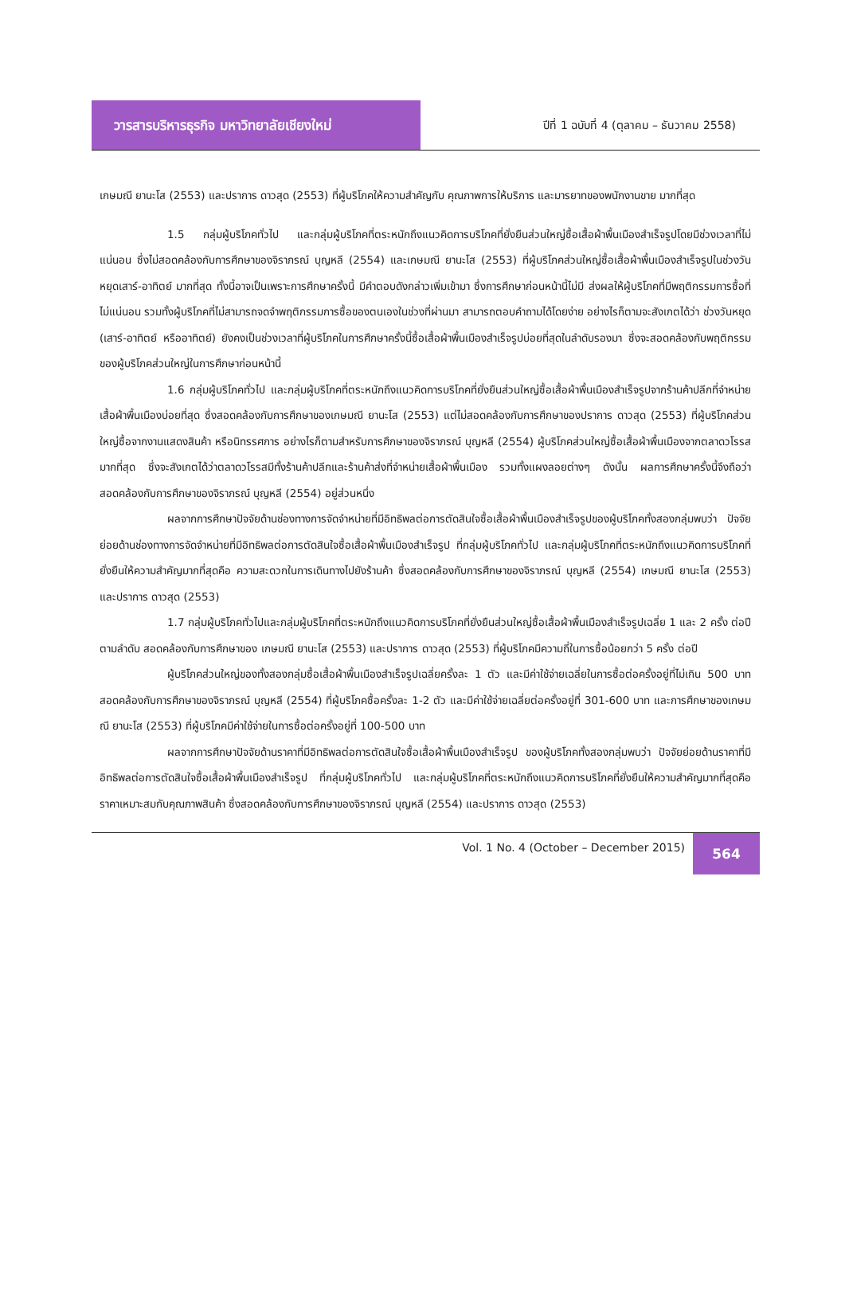วารสารบริหารธุรกิจ มหาวิทยาลัยเชียงใหม่
ปีที่ 1 ฉบับที่ 4 (ตุลาคม – ธันวาคม 2558)
เกษมณี ยานะโส (2553) และปราการ ดาวสุด (2553) ที่ผู้บริโภคให้ความสำคัญกับ คุณภาพการให้บริการ และมารยาทของพนักงานขาย มากที่สุด
1.5 กลุ่มผู้บริโภคทั่วไป และกลุ่มผู้บริโภคที่ตระหนักถึงแนวคิดการบริโภคที่ยั่งยืนส่วนใหญ่ซื้อเสื้อผ้าพื้นเมืองสำเร็จรูปโดยมีช่วงเวลาที่ไม่แน่นอน ซึ่งไม่สอดคล้องกับการศึกษาของจิราภรณ์ บุญหลี (2554) และเกษมณี ยานะโส (2553) ที่ผู้บริโภคส่วนใหญ่ซื้อเสื้อผ้าพื้นเมืองสำเร็จรูปในช่วงวันหยุดเสาร์-อาทิตย์ มากที่สุด ทั้งนี้อาจเป็นเพราะการศึกษาครั้งนี้ มีคำตอบดังกล่าวเพิ่มเข้ามา ซึ่งการศึกษาก่อนหน้านี้ไม่มี ส่งผลให้ผู้บริโภคที่มีพฤติกรรมการซื้อที่ไม่แน่นอน รวมทั้งผู้บริโภคที่ไม่สามารถจดจำพฤติกรรมการซื้อของตนเองในช่วงที่ผ่านมา สามารถตอบคำถามได้โดยง่าย อย่างไรก็ตามจะสังเกตได้ว่า ช่วงวันหยุด (เสาร์-อาทิตย์ หรืออาทิตย์) ยังคงเป็นช่วงเวลาที่ผู้บริโภคในการศึกษาครั้งนี้ซื้อเสื้อผ้าพื้นเมืองสำเร็จรูปบ่อยที่สุดในลำดับรองมา ซึ่งจะสอดคล้องกับพฤติกรรมของผู้บริโภคส่วนใหญ่ในการศึกษาก่อนหน้านี้
1.6 กลุ่มผู้บริโภคทั่วไป และกลุ่มผู้บริโภคที่ตระหนักถึงแนวคิดการบริโภคที่ยั่งยืนส่วนใหญ่ซื้อเสื้อผ้าพื้นเมืองสำเร็จรูปจากร้านค้าปลีกที่จำหน่ายเสื้อผ้าพื้นเมืองบ่อยที่สุด ซึ่งสอดคล้องกับการศึกษาของเกษมณี ยานะโส (2553) แต่ไม่สอดคล้องกับการศึกษาของปราการ ดาวสุด (2553) ที่ผู้บริโภคส่วนใหญ่ซื้อจากงานแสดงสินค้า หรือนิทรรศการ อย่างไรก็ตามสำหรับการศึกษาของจิราภรณ์ บุญหลี (2554) ผู้บริโภคส่วนใหญ่ซื้อเสื้อผ้าพื้นเมืองจากตลาดวโรรสมากที่สุด ซึ่งจะสังเกตได้ว่าตลาดวโรรสมีทั้งร้านค้าปลีกและร้านค้าส่งที่จำหน่ายเสื้อผ้าพื้นเมือง รวมทั้งแผงลอยต่างๆ ดังนั้น ผลการศึกษาครั้งนี้จึงถือว่าสอดคล้องกับการศึกษาของจิราภรณ์ บุญหลี (2554) อยู่ส่วนหนึ่ง
ผลจากการศึกษาปัจจัยด้านช่องทางการจัดจำหน่ายที่มีอิทธิพลต่อการตัดสินใจซื้อเสื้อผ้าพื้นเมืองสำเร็จรูปของผู้บริโภคทั้งสองกลุ่มพบว่า ปัจจัยย่อยด้านช่องทางการจัดจำหน่ายที่มีอิทธิพลต่อการตัดสินใจซื้อเสื้อผ้าพื้นเมืองสำเร็จรูป ที่กลุ่มผู้บริโภคทั่วไป และกลุ่มผู้บริโภคที่ตระหนักถึงแนวคิดการบริโภคที่ยั่งยืนให้ความสำคัญมากที่สุดคือ ความสะดวกในการเดินทางไปยังร้านค้า ซึ่งสอดคล้องกับการศึกษาของจิราภรณ์ บุญหลี (2554) เกษมณี ยานะโส (2553) และปราการ ดาวสุด (2553)
1.7 กลุ่มผู้บริโภคทั่วไปและกลุ่มผู้บริโภคที่ตระหนักถึงแนวคิดการบริโภคที่ยั่งยืนส่วนใหญ่ซื้อเสื้อผ้าพื้นเมืองสำเร็จรูปเฉลี่ย 1 และ 2 ครั้ง ต่อปี ตามลำดับ สอดคล้องกับการศึกษาของ เกษมณี ยานะโส (2553) และปราการ ดาวสุด (2553) ที่ผู้บริโภคมีความถี่ในการซื้อน้อยกว่า 5 ครั้ง ต่อปี
ผู้บริโภคส่วนใหญ่ของทั้งสองกลุ่มซื้อเสื้อผ้าพื้นเมืองสำเร็จรูปเฉลี่ยครั้งละ 1 ตัว และมีค่าใช้จ่ายเฉลี่ยในการซื้อต่อครั้งอยู่ที่ไม่เกิน 500 บาท สอดคล้องกับการศึกษาของจิราภรณ์ บุญหลี (2554) ที่ผู้บริโภคซื้อครั้งละ 1-2 ตัว และมีค่าใช้จ่ายเฉลี่ยต่อครั้งอยู่ที่ 301-600 บาท และการศึกษาของเกษมณี ยานะโส (2553) ที่ผู้บริโภคมีค่าใช้จ่ายในการซื้อต่อครั้งอยู่ที่ 100-500 บาท
ผลจากการศึกษาปัจจัยด้านราคาที่มีอิทธิพลต่อการตัดสินใจซื้อเสื้อผ้าพื้นเมืองสำเร็จรูป ของผู้บริโภคทั้งสองกลุ่มพบว่า ปัจจัยย่อยด้านราคาที่มีอิทธิพลต่อการตัดสินใจซื้อเสื้อผ้าพื้นเมืองสำเร็จรูป ที่กลุ่มผู้บริโภคทั่วไป และกลุ่มผู้บริโภคที่ตระหนักถึงแนวคิดการบริโภคที่ยั่งยืนให้ความสำคัญมากที่สุดคือ ราคาเหมาะสมกับคุณภาพสินค้า ซึ่งสอดคล้องกับการศึกษาของจิราภรณ์ บุญหลี (2554) และปราการ ดาวสุด (2553)
Vol. 1 No. 4 (October – December 2015)
564